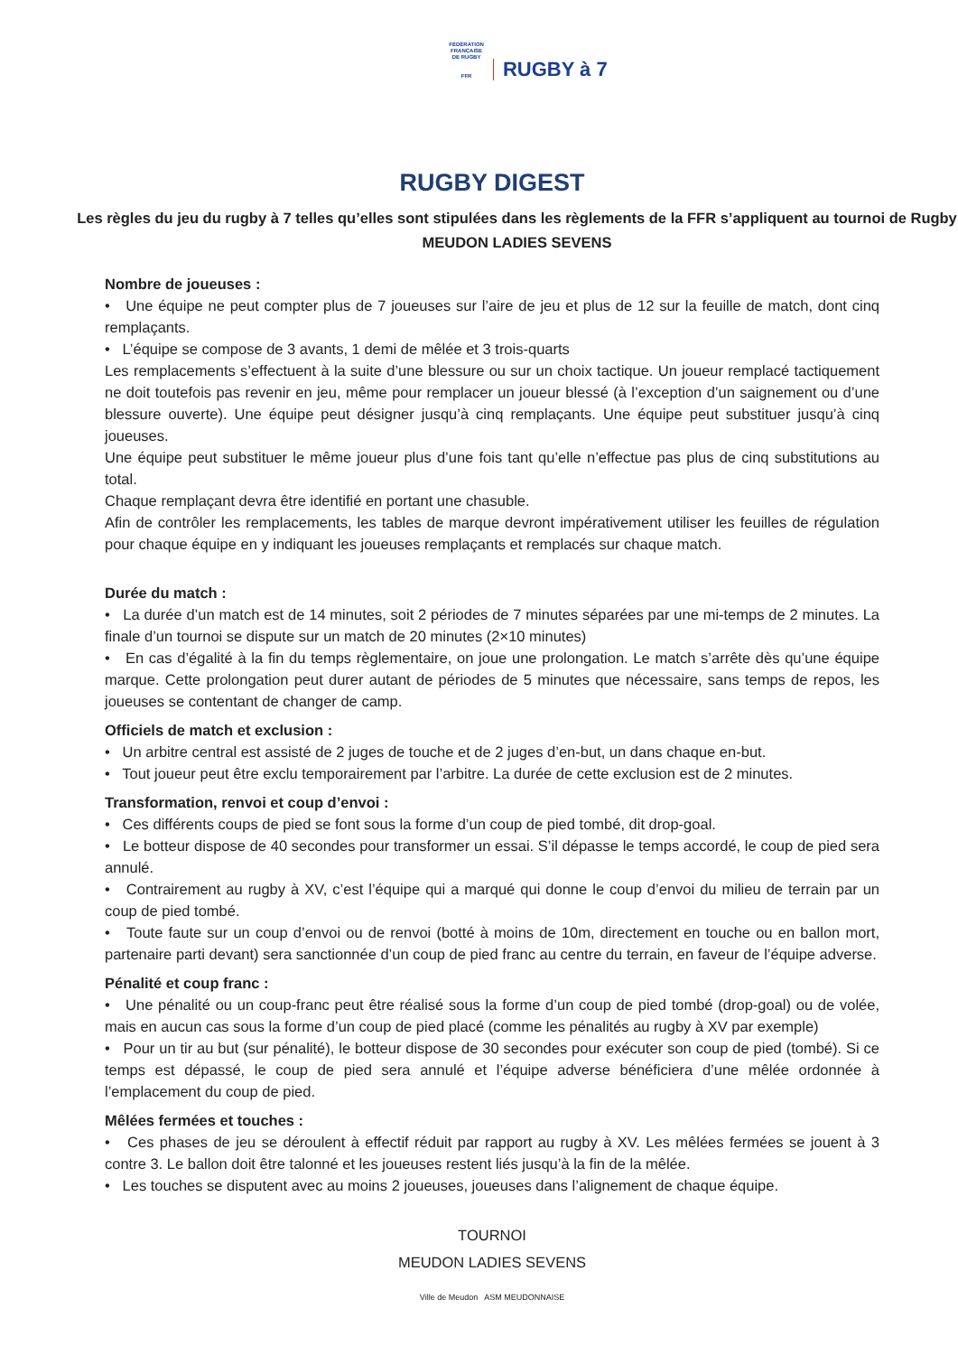FÉDÉRATION
FRANÇAISE
DE RUGBY
FFR RUGBY à 7
RUGBY DIGEST
Les règles du jeu du rugby à 7 telles qu’elles sont stipulées dans les règlements de la FFR s’appliquent au tournoi de Rugby MEUDON LADIES SEVENS
Nombre de joueuses :
• Une équipe ne peut compter plus de 7 joueuses sur l’aire de jeu et plus de 12 sur la feuille de match, dont cinq remplaçants.
• L’équipe se compose de 3 avants, 1 demi de mêlée et 3 trois-quarts
Les remplacements s’effectuent à la suite d’une blessure ou sur un choix tactique. Un joueur remplacé tactiquement ne doit toutefois pas revenir en jeu, même pour remplacer un joueur blessé (à l’exception d’un saignement ou d’une blessure ouverte). Une équipe peut désigner jusqu’à cinq remplaçants. Une équipe peut substituer jusqu’à cinq joueuses.
Une équipe peut substituer le même joueur plus d’une fois tant qu’elle n’effectue pas plus de cinq substitutions au total.
Chaque remplaçant devra être identifié en portant une chasuble.
Afin de contrôler les remplacements, les tables de marque devront impérativement utiliser les feuilles de régulation pour chaque équipe en y indiquant les joueuses remplaçants et remplacés sur chaque match.
Durée du match :
• La durée d’un match est de 14 minutes, soit 2 périodes de 7 minutes séparées par une mi-temps de 2 minutes. La finale d’un tournoi se dispute sur un match de 20 minutes (2×10 minutes)
• En cas d’égalité à la fin du temps règlementaire, on joue une prolongation. Le match s’arrête dès qu’une équipe marque. Cette prolongation peut durer autant de périodes de 5 minutes que nécessaire, sans temps de repos, les joueuses se contentant de changer de camp.
Officiels de match et exclusion :
• Un arbitre central est assisté de 2 juges de touche et de 2 juges d’en-but, un dans chaque en-but.
• Tout joueur peut être exclu temporairement par l’arbitre. La durée de cette exclusion est de 2 minutes.
Transformation, renvoi et coup d’envoi :
• Ces différents coups de pied se font sous la forme d’un coup de pied tombé, dit drop-goal.
• Le botteur dispose de 40 secondes pour transformer un essai. S’il dépasse le temps accordé, le coup de pied sera annulé.
• Contrairement au rugby à XV, c’est l’équipe qui a marqué qui donne le coup d’envoi du milieu de terrain par un coup de pied tombé.
• Toute faute sur un coup d’envoi ou de renvoi (botté à moins de 10m, directement en touche ou en ballon mort, partenaire parti devant) sera sanctionnée d’un coup de pied franc au centre du terrain, en faveur de l’équipe adverse.
Pénalité et coup franc :
• Une pénalité ou un coup-franc peut être réalisé sous la forme d’un coup de pied tombé (drop-goal) ou de volée, mais en aucun cas sous la forme d’un coup de pied placé (comme les pénalités au rugby à XV par exemple)
• Pour un tir au but (sur pénalité), le botteur dispose de 30 secondes pour exécuter son coup de pied (tombé). Si ce temps est dépassé, le coup de pied sera annulé et l’équipe adverse bénéficiera d’une mêlée ordonnée à l’emplacement du coup de pied.
Mêlées fermées et touches :
• Ces phases de jeu se déroulent à effectif réduit par rapport au rugby à XV. Les mêlées fermées se jouent à 3 contre 3. Le ballon doit être talonné et les joueuses restent liés jusqu’à la fin de la mêlée.
• Les touches se disputent avec au moins 2 joueuses, joueuses dans l’alignement de chaque équipe.
TOURNOI
MEUDON LADIES SEVENS
Ville de Meudon ASM MEUDONNAISE